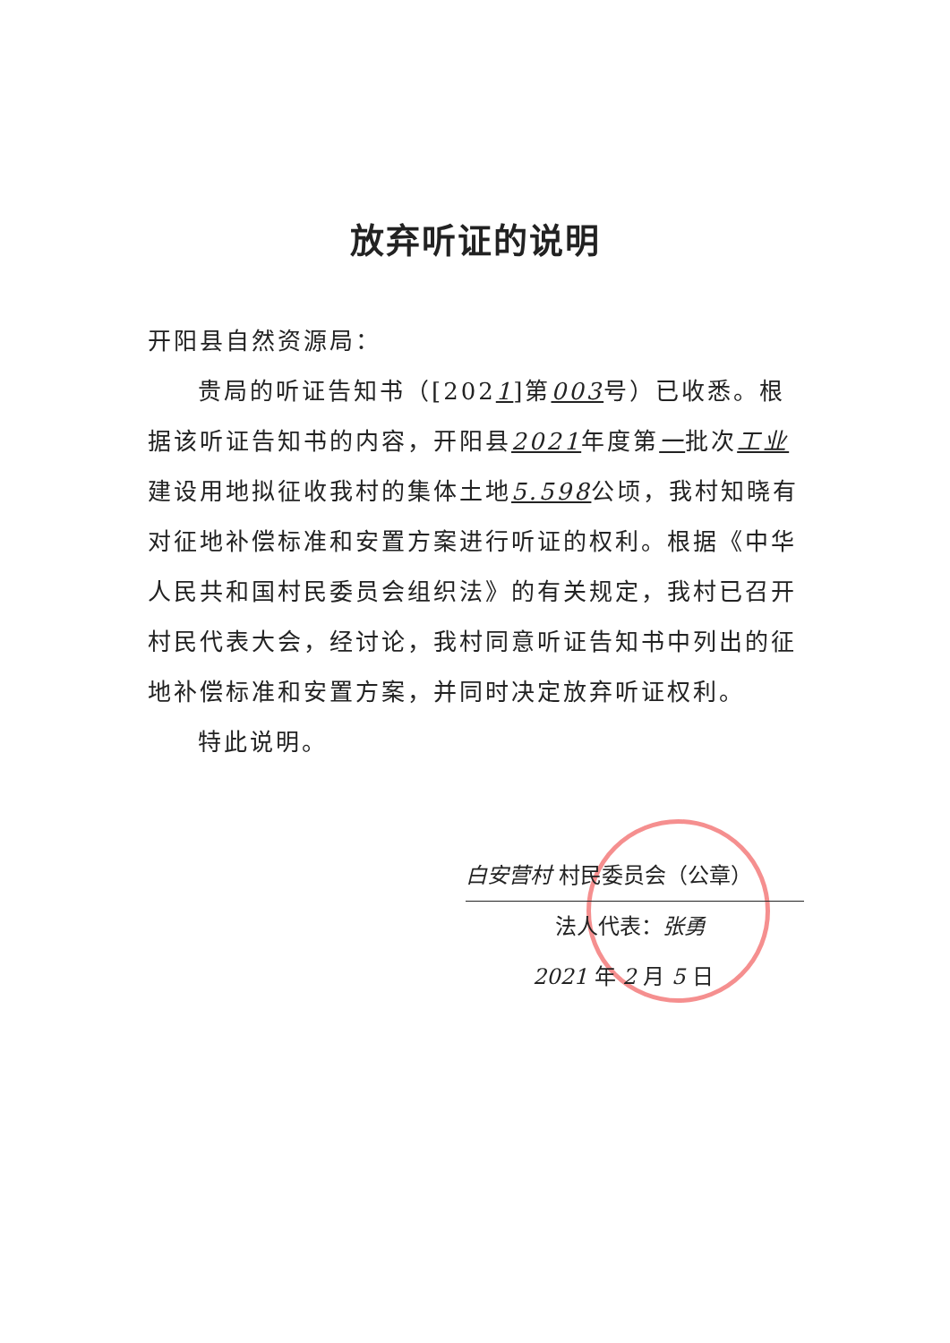放弃听证的说明
开阳县自然资源局：
贵局的听证告知书（[2021]第003号）已收悉。根据该听证告知书的内容，开阳县2021年度第一批次工业建设用地拟征收我村的集体土地5.598公顷，我村知晓有对征地补偿标准和安置方案进行听证的权利。根据《中华人民共和国村民委员会组织法》的有关规定，我村已召开村民代表大会，经讨论，我村同意听证告知书中列出的征地补偿标准和安置方案，并同时决定放弃听证权利。
特此说明。
白安营村 村民委员会（公章）
法人代表：张勇
2021 年 2 月 5 日